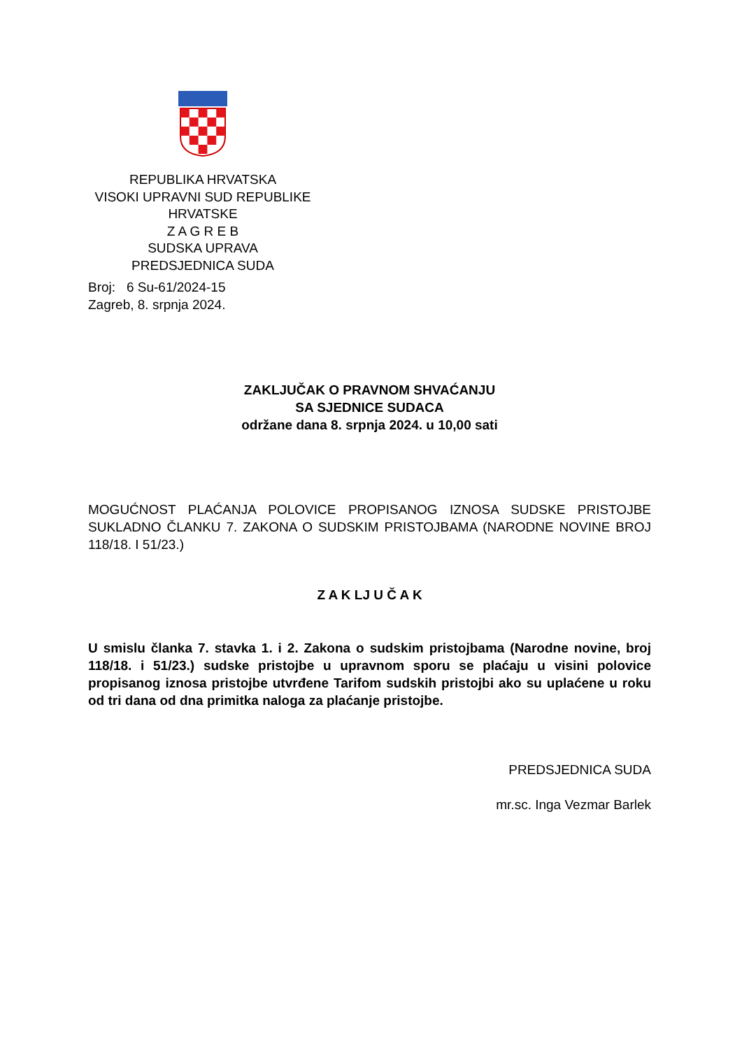REPUBLIKA HRVATSKA
VISOKI UPRAVNI SUD REPUBLIKE HRVATSKE
Z A G R E B
SUDSKA UPRAVA
PREDSJEDNICA SUDA
Broj: 6 Su-61/2024-15
Zagreb, 8. srpnja 2024.
ZAKLJUČAK O PRAVNOM SHVAĆANJU
SA SJEDNICE SUDACA
održane dana 8. srpnja 2024. u 10,00 sati
MOGUĆNOST PLAĆANJA POLOVICE PROPISANOG IZNOSA SUDSKE PRISTOJBE SUKLADNO ČLANKU 7. ZAKONA O SUDSKIM PRISTOJBAMA (NARODNE NOVINE BROJ 118/18. I 51/23.)
Z A K LJ U Č A K
U smislu članka 7. stavka 1. i 2. Zakona o sudskim pristojbama (Narodne novine, broj 118/18. i 51/23.) sudske pristojbe u upravnom sporu se plaćaju u visini polovice propisanog iznosa pristojbe utvrđene Tarifom sudskih pristojbi ako su uplaćene u roku od tri dana od dna primitka naloga za plaćanje pristojbe.
PREDSJEDNICA SUDA
mr.sc. Inga Vezmar Barlek